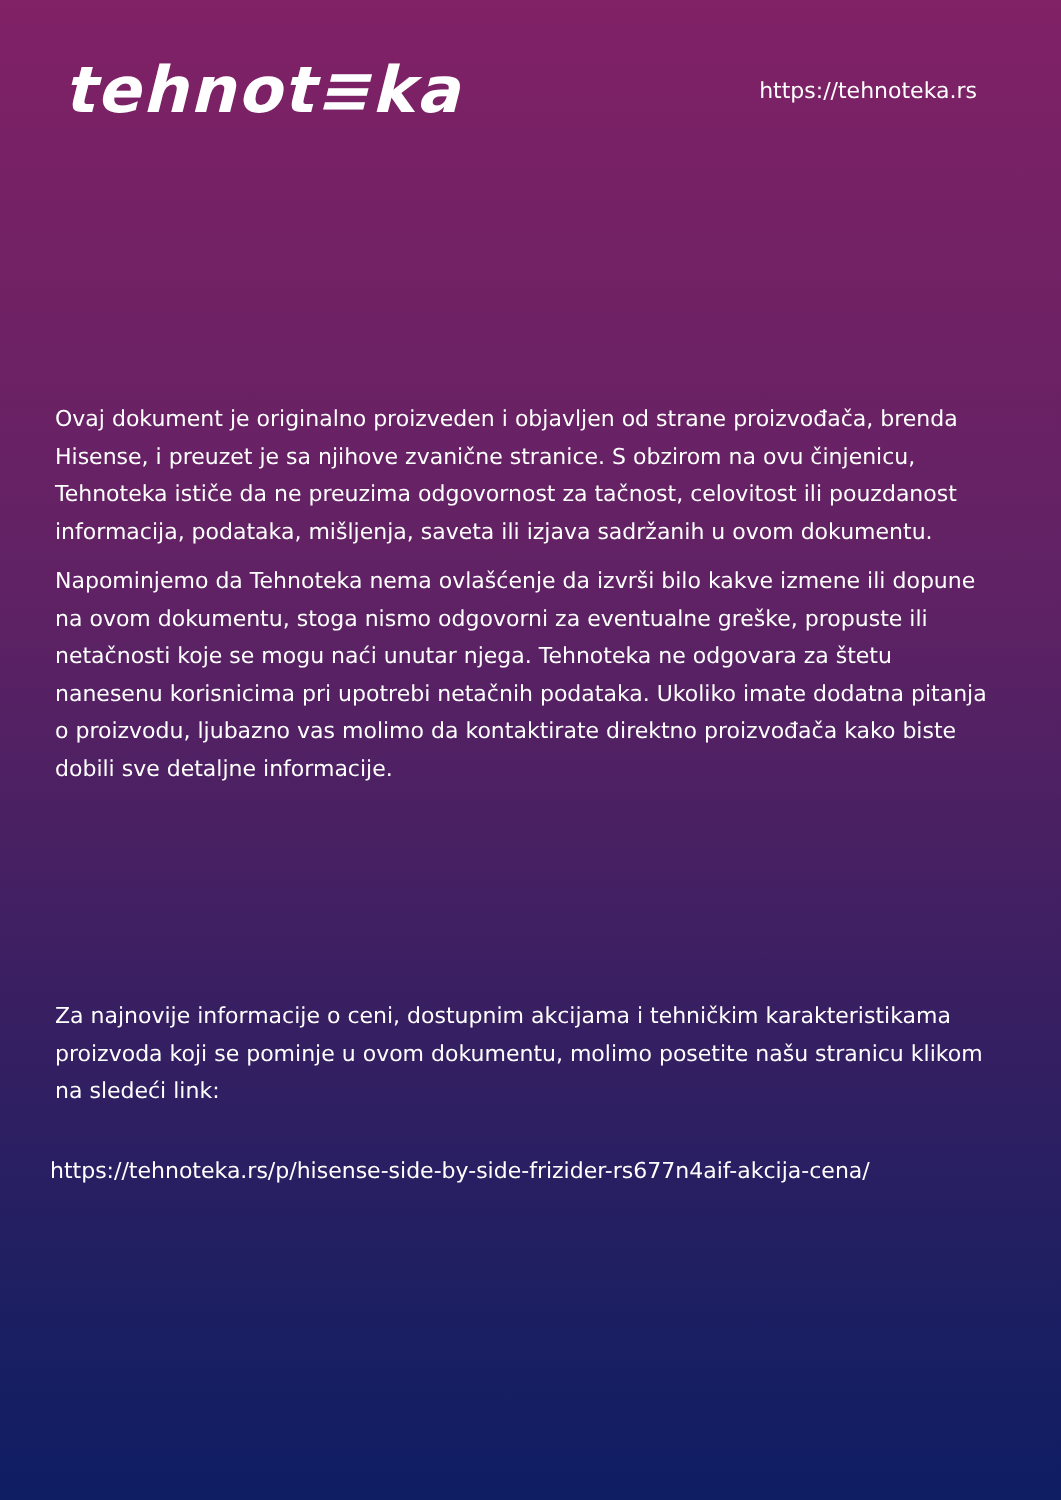tehnot≡ka
https://tehnoteka.rs
Ovaj dokument je originalno proizveden i objavljen od strane proizvođača, brenda Hisense, i preuzet je sa njihove zvanične stranice. S obzirom na ovu činjenicu, Tehnoteka ističe da ne preuzima odgovornost za tačnost, celovitost ili pouzdanost informacija, podataka, mišljenja, saveta ili izjava sadržanih u ovom dokumentu.
Napominjemo da Tehnoteka nema ovlašćenje da izvrši bilo kakve izmene ili dopune na ovom dokumentu, stoga nismo odgovorni za eventualne greške, propuste ili netačnosti koje se mogu naći unutar njega. Tehnoteka ne odgovara za štetu nanesenu korisnicima pri upotrebi netačnih podataka. Ukoliko imate dodatna pitanja o proizvodu, ljubazno vas molimo da kontaktirate direktno proizvođača kako biste dobili sve detaljne informacije.
Za najnovije informacije o ceni, dostupnim akcijama i tehničkim karakteristikama proizvoda koji se pominje u ovom dokumentu, molimo posetite našu stranicu klikom na sledeći link:
https://tehnoteka.rs/p/hisense-side-by-side-frizider-rs677n4aif-akcija-cena/